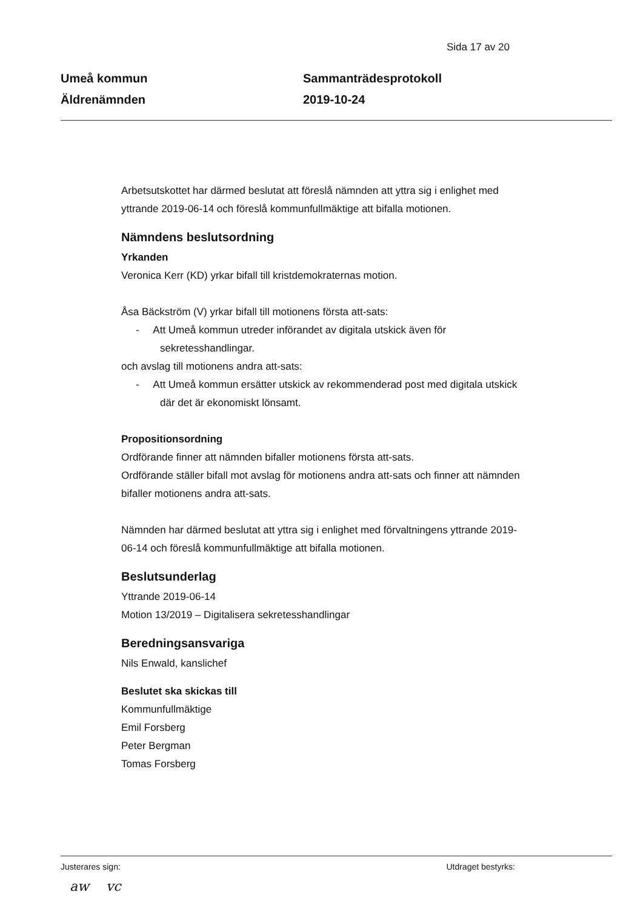Sida 17 av 20
Umeå kommun
Äldrenämnden
Sammanträdesprotokoll
2019-10-24
Arbetsutskottet har därmed beslutat att föreslå nämnden att yttra sig i enlighet med yttrande 2019-06-14 och föreslå kommunfullmäktige att bifalla motionen.
Nämndens beslutsordning
Yrkanden
Veronica Kerr (KD) yrkar bifall till kristdemokraternas motion.
Åsa Bäckström (V) yrkar bifall till motionens första att-sats:
- Att Umeå kommun utreder införandet av digitala utskick även för sekretesshandlingar.
och avslag till motionens andra att-sats:
- Att Umeå kommun ersätter utskick av rekommenderad post med digitala utskick där det är ekonomiskt lönsamt.
Propositionsordning
Ordförande finner att nämnden bifaller motionens första att-sats.
Ordförande ställer bifall mot avslag för motionens andra att-sats och finner att nämnden bifaller motionens andra att-sats.
Nämnden har därmed beslutat att yttra sig i enlighet med förvaltningens yttrande 2019-06-14 och föreslå kommunfullmäktige att bifalla motionen.
Beslutsunderlag
Yttrande 2019-06-14
Motion 13/2019 – Digitalisera sekretesshandlingar
Beredningsansvariga
Nils Enwald, kanslichef
Beslutet ska skickas till
Kommunfullmäktige
Emil Forsberg
Peter Bergman
Tomas Forsberg
Justerares sign: Utdraget bestyrks:
aw vc